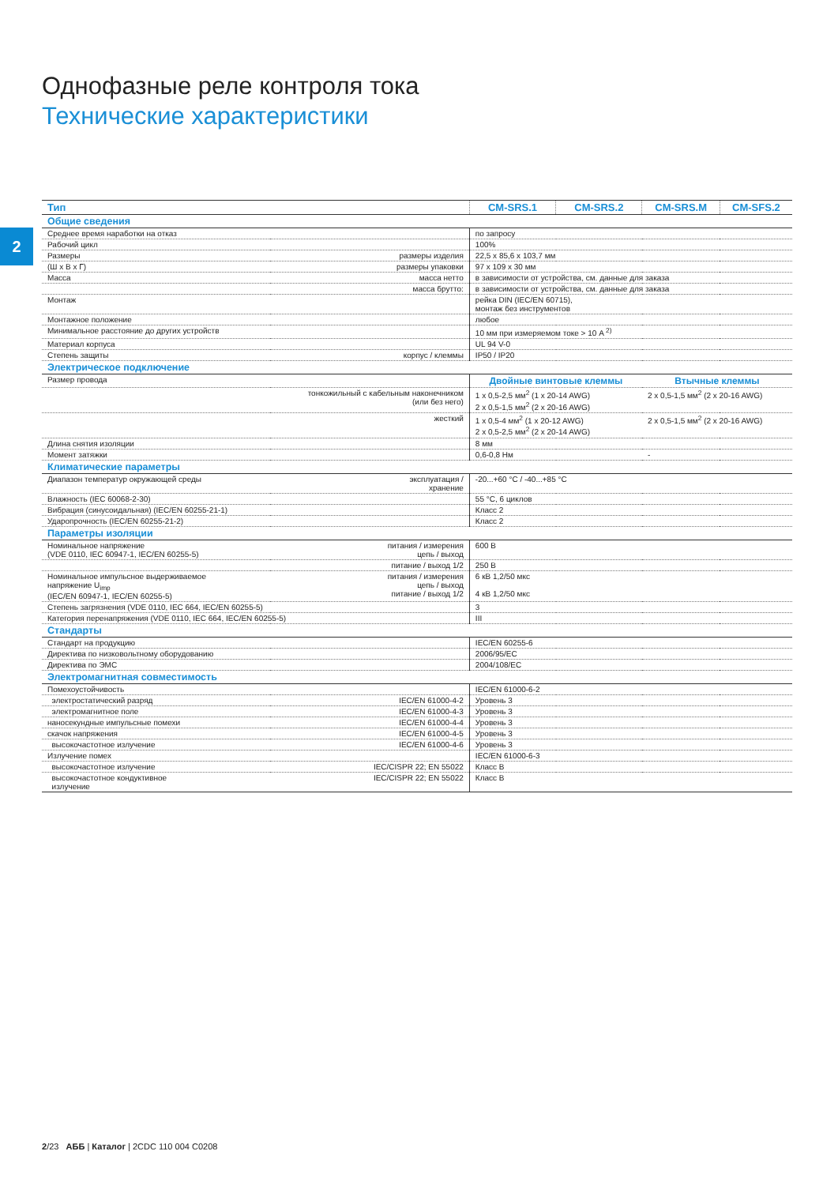2
Однофазные реле контроля тока
Технические характеристики
| Тип | | CM-SRS.1 | CM-SRS.2 | CM-SRS.M | CM-SFS.2 |
| --- | --- | --- | --- | --- | --- |
| Общие сведения | | | | | |
| Среднее время наработки на отказ | | по запросу | | | |
| Рабочий цикл | | 100% | | | |
| Размеры | размеры изделия | 22,5 x 85,6 x 103,7 мм | | | |
| (Ш x В x Г) | размеры упаковки | 97 x 109 x 30 мм | | | |
| Масса | масса нетто | в зависимости от устройства, см. данные для заказа | | | |
| | масса брутто: | в зависимости от устройства, см. данные для заказа | | | |
| Монтаж | | рейка DIN (IEC/EN 60715), монтаж без инструментов | | | |
| Монтажное положение | | любое | | | |
| Минимальное расстояние до других устройств | | 10 мм при измеряемом токе > 10 A <sup>2)</sup> | | | |
| Материал корпуса | | UL 94 V-0 | | | |
| Степень защиты | корпус / клеммы | IP50 / IP20 | | | |
| Электрическое подключение | | | | | |
| Размер провода | | Двойные винтовые клеммы | | Втычные клеммы | |
| | тонкожильный с кабельным наконечником (или без него) | 1 x 0,5-2,5 мм<sup>2</sup> (1 x 20-14 AWG) 2 x 0,5-1,5 мм<sup>2</sup> (2 x 20-16 AWG) | | 2 x 0,5-1,5 мм<sup>2</sup> (2 x 20-16 AWG) | |
| | жесткий | 1 x 0,5-4 мм<sup>2</sup> (1 x 20-12 AWG) 2 x 0,5-2,5 мм<sup>2</sup> (2 x 20-14 AWG) | | 2 x 0,5-1,5 мм<sup>2</sup> (2 x 20-16 AWG) | |
| Длина снятия изоляции | | 8 мм | | | |
| Момент затяжки | | 0,6-0,8 Нм | | - | |
| Климатические параметры | | | | | |
| Диапазон температур окружающей среды | эксплуатация / хранение | -20...+60 °C / -40...+85 °C | | | |
| Влажность (IEC 60068-2-30) | | 55 °C, 6 циклов | | | |
| Вибрация (синусоидальная) (IEC/EN 60255-21-1) | | Класс 2 | | | |
| Ударопрочность (IEC/EN 60255-21-2) | | Класс 2 | | | |
| Параметры изоляции | | | | | |
| Номинальное напряжение (VDE 0110, IEC 60947-1, IEC/EN 60255-5) | питания / измерения цепь / выход | 600 В | | | |
| | питание / выход 1/2 | 250 В | | | |
| Номинальное импульсное выдерживаемое напряжение U<sub>imp</sub> (IEC/EN 60947-1, IEC/EN 60255-5) | питания / измерения цепь / выход питание / выход 1/2 | 6 кВ 1,2/50 мкс 4 кВ 1,2/50 мкс | | | |
| Степень загрязнения (VDE 0110, IEC 664, IEC/EN 60255-5) | | 3 | | | |
| Категория перенапряжения (VDE 0110, IEC 664, IEC/EN 60255-5) | | III | | | |
| Стандарты | | | | | |
| Стандарт на продукцию | | IEC/EN 60255-6 | | | |
| Директива по низковольтному оборудованию | | 2006/95/EC | | | |
| Директива по ЭМС | | 2004/108/EC | | | |
| Электромагнитная совместимость | | | | | |
| Помехоустойчивость | | IEC/EN 61000-6-2 | | | |
| электростатический разряд | IEC/EN 61000-4-2 | Уровень 3 | | | |
| электромагнитное поле | IEC/EN 61000-4-3 | Уровень 3 | | | |
| наносекундные импульсные помехи | IEC/EN 61000-4-4 | Уровень 3 | | | |
| скачок напряжения | IEC/EN 61000-4-5 | Уровень 3 | | | |
| высокочастотное излучение | IEC/EN 61000-4-6 | Уровень 3 | | | |
| Излучение помех | | IEC/EN 61000-6-3 | | | |
| высокочастотное излучение | IEC/CISPR 22; EN 55022 | Класс B | | | |
| высокочастотное кондуктивное излучение | IEC/CISPR 22; EN 55022 | Класс B | | | |
2/23 АББ | Каталог | 2CDC 110 004 C0208